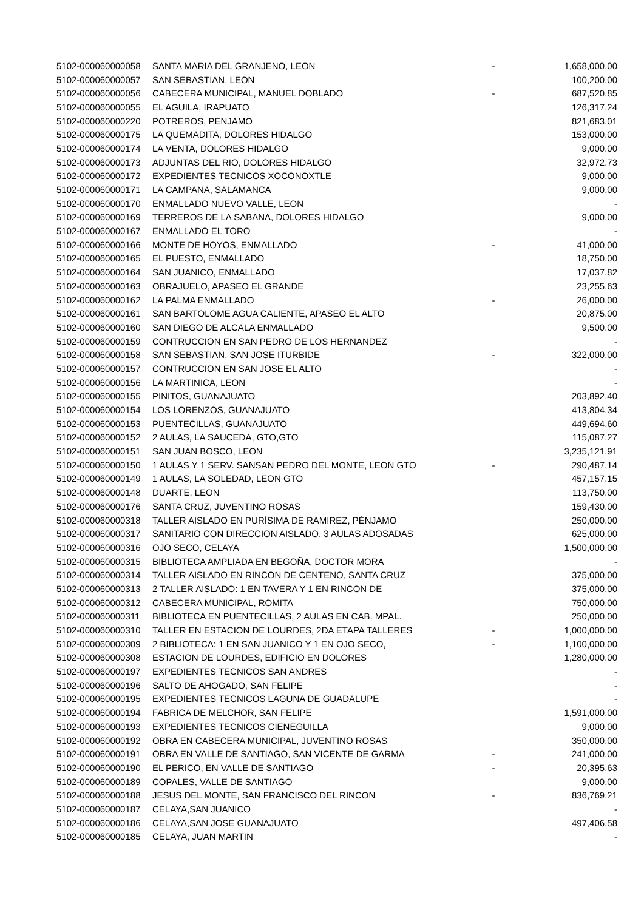| 5102-000060000058 | SANTA MARIA DEL GRANJENO, LEON | - | 1,658,000.00 |
| 5102-000060000057 | SAN SEBASTIAN, LEON | | 100,200.00 |
| 5102-000060000056 | CABECERA MUNICIPAL, MANUEL DOBLADO | - | 687,520.85 |
| 5102-000060000055 | EL AGUILA, IRAPUATO | | 126,317.24 |
| 5102-000060000220 | POTREROS, PENJAMO | | 821,683.01 |
| 5102-000060000175 | LA QUEMADITA, DOLORES HIDALGO | | 153,000.00 |
| 5102-000060000174 | LA VENTA, DOLORES HIDALGO | | 9,000.00 |
| 5102-000060000173 | ADJUNTAS DEL RIO, DOLORES HIDALGO | | 32,972.73 |
| 5102-000060000172 | EXPEDIENTES TECNICOS XOCONOXTLE | | 9,000.00 |
| 5102-000060000171 | LA CAMPANA, SALAMANCA | | 9,000.00 |
| 5102-000060000170 | ENMALLADO NUEVO VALLE, LEON | | - |
| 5102-000060000169 | TERREROS DE LA SABANA, DOLORES HIDALGO | | 9,000.00 |
| 5102-000060000167 | ENMALLADO EL TORO | | - |
| 5102-000060000166 | MONTE DE HOYOS, ENMALLADO | - | 41,000.00 |
| 5102-000060000165 | EL PUESTO, ENMALLADO | | 18,750.00 |
| 5102-000060000164 | SAN JUANICO, ENMALLADO | | 17,037.82 |
| 5102-000060000163 | OBRAJUELO, APASEO EL GRANDE | | 23,255.63 |
| 5102-000060000162 | LA PALMA ENMALLADO | - | 26,000.00 |
| 5102-000060000161 | SAN BARTOLOME AGUA CALIENTE, APASEO EL ALTO | | 20,875.00 |
| 5102-000060000160 | SAN DIEGO DE ALCALA ENMALLADO | | 9,500.00 |
| 5102-000060000159 | CONTRUCCION EN SAN PEDRO DE LOS HERNANDEZ | | - |
| 5102-000060000158 | SAN SEBASTIAN, SAN JOSE ITURBIDE | - | 322,000.00 |
| 5102-000060000157 | CONTRUCCION EN SAN JOSE EL ALTO | | - |
| 5102-000060000156 | LA MARTINICA, LEON | | - |
| 5102-000060000155 | PINITOS, GUANAJUATO | | 203,892.40 |
| 5102-000060000154 | LOS LORENZOS, GUANAJUATO | | 413,804.34 |
| 5102-000060000153 | PUENTECILLAS, GUANAJUATO | | 449,694.60 |
| 5102-000060000152 | 2 AULAS, LA SAUCEDA, GTO,GTO | | 115,087.27 |
| 5102-000060000151 | SAN JUAN BOSCO, LEON | | 3,235,121.91 |
| 5102-000060000150 | 1 AULAS Y 1 SERV. SANSAN PEDRO DEL MONTE, LEON GTO | - | 290,487.14 |
| 5102-000060000149 | 1 AULAS, LA SOLEDAD, LEON GTO | | 457,157.15 |
| 5102-000060000148 | DUARTE, LEON | | 113,750.00 |
| 5102-000060000176 | SANTA CRUZ, JUVENTINO ROSAS | | 159,430.00 |
| 5102-000060000318 | TALLER AISLADO EN PURÍSIMA DE RAMIREZ, PÉNJAMO | | 250,000.00 |
| 5102-000060000317 | SANITARIO CON DIRECCION AISLADO, 3 AULAS ADOSADAS | | 625,000.00 |
| 5102-000060000316 | OJO SECO, CELAYA | | 1,500,000.00 |
| 5102-000060000315 | BIBLIOTECA AMPLIADA EN BEGOÑA, DOCTOR MORA | | - |
| 5102-000060000314 | TALLER AISLADO EN RINCON DE CENTENO, SANTA CRUZ | | 375,000.00 |
| 5102-000060000313 | 2 TALLER AISLADO: 1 EN TAVERA Y 1 EN RINCON DE | | 375,000.00 |
| 5102-000060000312 | CABECERA MUNICIPAL, ROMITA | | 750,000.00 |
| 5102-000060000311 | BIBLIOTECA EN PUENTECILLAS, 2 AULAS EN CAB. MPAL. | | 250,000.00 |
| 5102-000060000310 | TALLER EN ESTACION DE LOURDES, 2DA ETAPA TALLERES | - | 1,000,000.00 |
| 5102-000060000309 | 2 BIBLIOTECA: 1 EN SAN JUANICO Y 1 EN OJO SECO, | - | 1,100,000.00 |
| 5102-000060000308 | ESTACION DE LOURDES, EDIFICIO EN DOLORES | | 1,280,000.00 |
| 5102-000060000197 | EXPEDIENTES TECNICOS SAN ANDRES | | - |
| 5102-000060000196 | SALTO DE AHOGADO, SAN FELIPE | | - |
| 5102-000060000195 | EXPEDIENTES TECNICOS LAGUNA DE GUADALUPE | | - |
| 5102-000060000194 | FABRICA DE MELCHOR, SAN FELIPE | | 1,591,000.00 |
| 5102-000060000193 | EXPEDIENTES TECNICOS CIENEGUILLA | | 9,000.00 |
| 5102-000060000192 | OBRA EN CABECERA MUNICIPAL, JUVENTINO ROSAS | | 350,000.00 |
| 5102-000060000191 | OBRA EN VALLE DE SANTIAGO, SAN VICENTE DE GARMA | - | 241,000.00 |
| 5102-000060000190 | EL PERICO, EN VALLE DE SANTIAGO | - | 20,395.63 |
| 5102-000060000189 | COPALES, VALLE DE SANTIAGO | | 9,000.00 |
| 5102-000060000188 | JESUS DEL MONTE, SAN FRANCISCO DEL RINCON | - | 836,769.21 |
| 5102-000060000187 | CELAYA,SAN JUANICO | | - |
| 5102-000060000186 | CELAYA,SAN JOSE GUANAJUATO | | 497,406.58 |
| 5102-000060000185 | CELAYA, JUAN MARTIN | | - |